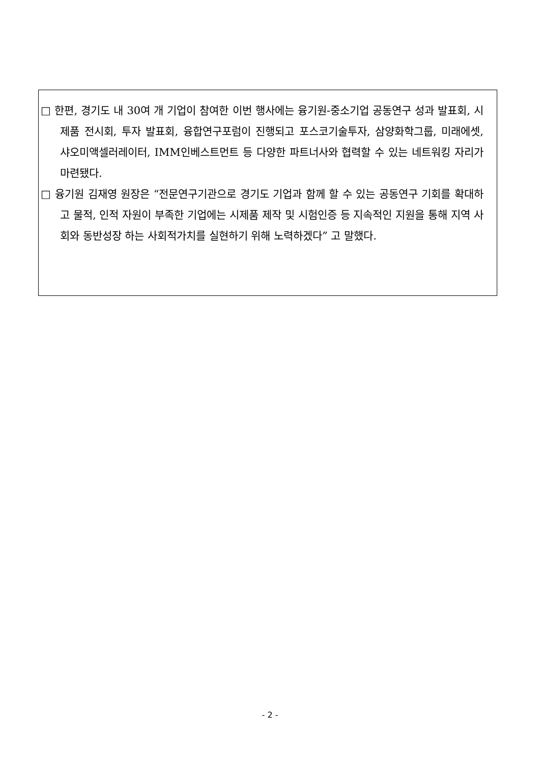□ 한편, 경기도 내 30여 개 기업이 참여한 이번 행사에는 융기원-중소기업 공동연구 성과 발표회, 시제품 전시회, 투자 발표회, 융합연구포럼이 진행되고 포스코기술투자, 삼양화학그룹, 미래에셋, 샤오미액셀러레이터, IMM인베스트먼트 등 다양한 파트너사와 협력할 수 있는 네트워킹 자리가 마련됐다.
□ 융기원 김재영 원장은 “전문연구기관으로 경기도 기업과 함께 할 수 있는 공동연구 기회를 확대하고 물적, 인적 자원이 부족한 기업에는 시제품 제작 및 시험인증 등 지속적인 지원을 통해 지역 사회와 동반성장 하는 사회적가치를 실현하기 위해 노력하겠다” 고 말했다.
- 2 -